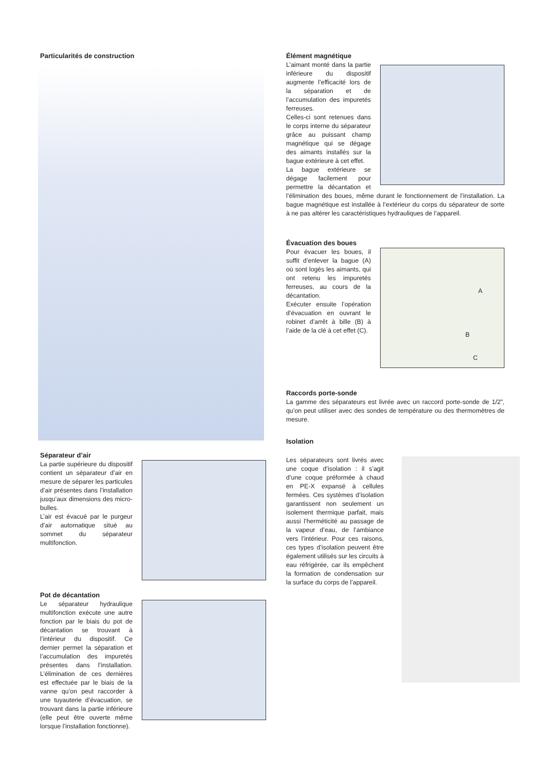Particularités de construction
Séparateur d’air
La partie supérieure du dispositif contient un séparateur d’air en mesure de séparer les particules d’air présentes dans l’installation jusqu’aux dimensions des micro-bulles.
L’air est évacué par le purgeur d’air automatique situé au sommet du séparateur multifonction.
Pot de décantation
Le séparateur hydraulique multifonction exécute une autre fonction par le biais du pot de décantation se trouvant à l’intérieur du dispositif. Ce dernier permet la séparation et l’accumulation des impuretés présentes dans l’installation. L’élimination de ces dernières est effectuée par le biais de la vanne qu’on peut raccorder à une tuyauterie d’évacuation, se trouvant dans la partie inférieure (elle peut être ouverte même lorsque l’installation fonctionne).
Élément magnétique
L’aimant monté dans la partie inférieure du dispositif augmente l’efficacité lors de la séparation et de l’accumulation des impuretés ferreuses.
Celles-ci sont retenues dans le corps interne du séparateur grâce au puissant champ magnétique qui se dégage des aimants installés sur la bague extérieure à cet effet.
La bague extérieure se dégage facilement pour permettre la décantation et l’élimination des boues, même durant le fonctionnement de l’installation. La bague magnétique est installée à l’extérieur du corps du séparateur de sorte à ne pas altérer les caractéristiques hydrauliques de l’appareil.
Évacuation des boues
A
B
C
Pour évacuer les boues, il suffit d’enlever la bague (A) où sont logés les aimants, qui ont retenu les impuretés ferreuses, au cours de la décantation.
Exécuter ensuite l’opération d’évacuation en ouvrant le robinet d’arrêt à bille (B) à l’aide de la clé à cet effet (C).
Raccords porte-sonde
La gamme des séparateurs est livrée avec un raccord porte-sonde de 1/2”, qu’on peut utiliser avec des sondes de température ou des thermomètres de mesure.
Isolation
Les séparateurs sont livrés avec une coque d’isolation : il s’agit d’une coque préformée à chaud en PE-X expansé à cellules fermées. Ces systèmes d’isolation garantissent non seulement un isolement thermique parfait, mais aussi l’herméticité au passage de la vapeur d’eau, de l’ambiance vers l’intérieur. Pour ces raisons, ces types d’isolation peuvent être également utilisés sur les circuits à eau réfrigérée, car ils empêchent la formation de condensation sur la surface du corps de l’appareil.